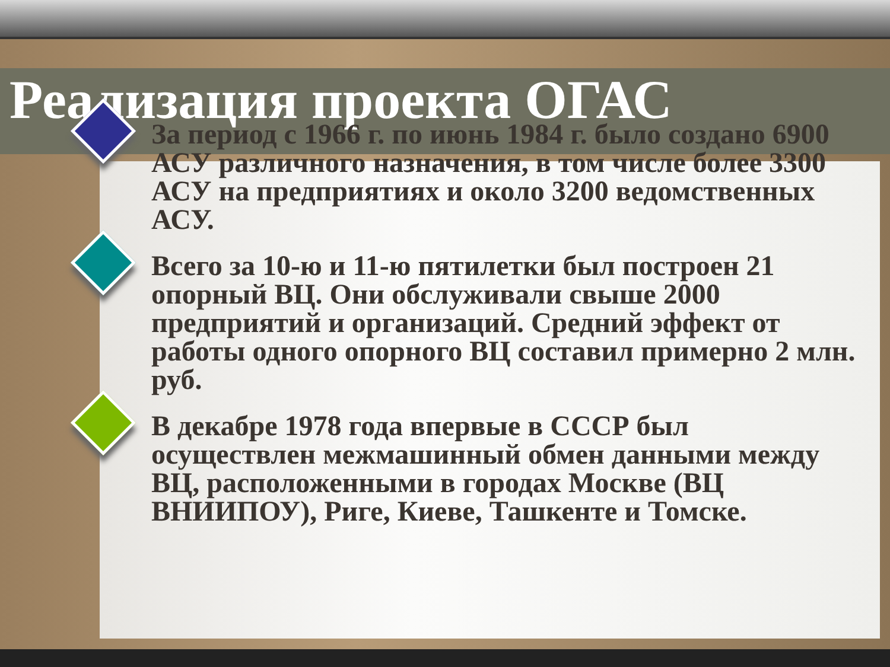Реализация проекта ОГАС
За период с 1966 г. по июнь 1984 г. было создано 6900 АСУ различного назначения, в том числе более 3300 АСУ на предприятиях и около 3200 ведомственных АСУ.
Всего за 10-ю и 11-ю пятилетки был построен 21 опорный ВЦ. Они обслуживали свыше 2000 предприятий и организаций. Средний эффект от работы одного опорного ВЦ составил примерно 2 млн. руб.
В декабре 1978 года впервые в СССР был осуществлен межмашинный обмен данными между ВЦ, расположенными в городах Москве (ВЦ ВНИИПОУ), Риге, Киеве, Ташкенте и Томске.